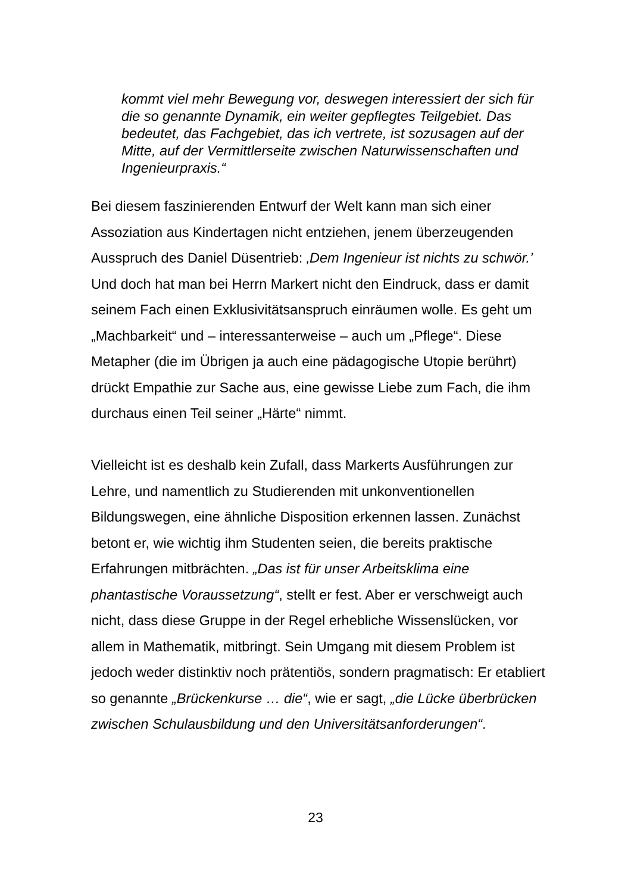kommt viel mehr Bewegung vor, deswegen interessiert der sich für die so genannte Dynamik, ein weiter gepflegtes Teilgebiet. Das bedeutet, das Fachgebiet, das ich vertrete, ist sozusagen auf der Mitte, auf der Vermittlerseite zwischen Naturwissenschaften und Ingenieurpraxis.“
Bei diesem faszinierenden Entwurf der Welt kann man sich einer Assoziation aus Kindertagen nicht entziehen, jenem überzeugenden Ausspruch des Daniel Düsentrieb: ‚Dem Ingenieur ist nichts zu schwör.’ Und doch hat man bei Herrn Markert nicht den Eindruck, dass er damit seinem Fach einen Exklusivitätsanspruch einräumen wolle. Es geht um „Machbarkeit“ und – interessanterweise – auch um „Pflege“. Diese Metapher (die im Übrigen ja auch eine pädagogische Utopie berührt) drückt Empathie zur Sache aus, eine gewisse Liebe zum Fach, die ihm durchaus einen Teil seiner „Härte“ nimmt.
Vielleicht ist es deshalb kein Zufall, dass Markerts Ausführungen zur Lehre, und namentlich zu Studierenden mit unkonventionellen Bildungswegen, eine ähnliche Disposition erkennen lassen. Zunächst betont er, wie wichtig ihm Studenten seien, die bereits praktische Erfahrungen mitbrächten. „Das ist für unser Arbeitsklima eine phantastische Voraussetzung“, stellt er fest. Aber er verschweigt auch nicht, dass diese Gruppe in der Regel erhebliche Wissenslücken, vor allem in Mathematik, mitbringt. Sein Umgang mit diesem Problem ist jedoch weder distinktiv noch prätentiös, sondern pragmatisch: Er etabliert so genannte „Brückenkurse … die“, wie er sagt, „die Lücke überbrücken zwischen Schulausbildung und den Universitätsanforderungen“.
23